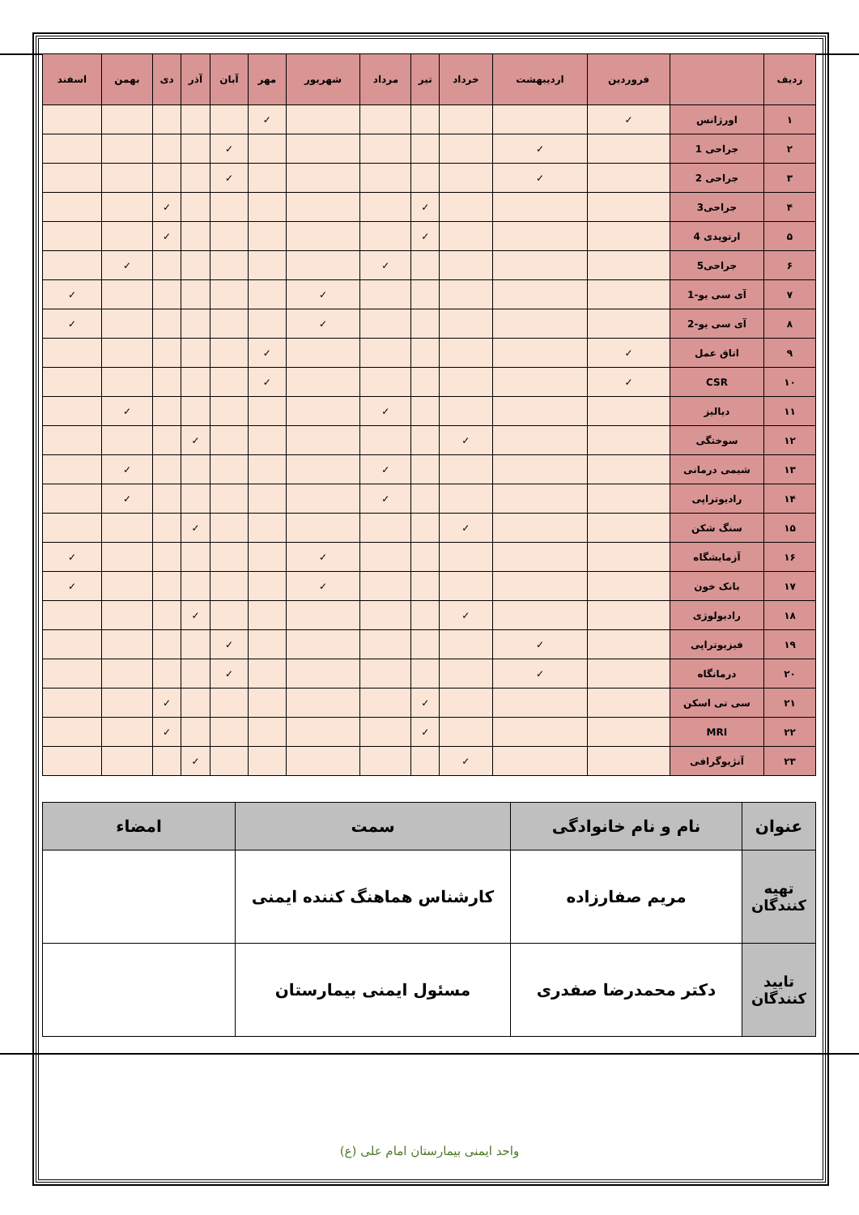| ردیف | | فروردین | اردیبهشت | خرداد | تیر | مرداد | شهریور | مهر | آبان | آذر | دی | بهمن | اسفند |
| --- | --- | --- | --- | --- | --- | --- | --- | --- | --- | --- | --- | --- | --- |
| ۱ | اورژانس | ✓ | | | | | | ✓ | | | | | |
| ۲ | جراحی 1 | | ✓ | | | | | | ✓ | | | | |
| ۳ | جراحی 2 | | ✓ | | | | | | ✓ | | | | |
| ۴ | جراحی3 | | | | ✓ | | | | | | ✓ | | |
| ۵ | ارتوپدی 4 | | | | ✓ | | | | | | ✓ | | |
| ۶ | جراحی5 | | | | | ✓ | | | | | | ✓ | |
| ۷ | آی سی یو-1 | | | | | | ✓ | | | | | | ✓ |
| ۸ | آی سی یو-2 | | | | | | ✓ | | | | | | ✓ |
| ۹ | اتاق عمل | ✓ | | | | | | ✓ | | | | | |
| ۱۰ | CSR | ✓ | | | | | | ✓ | | | | | |
| ۱۱ | دیالیز | | | | | ✓ | | | | | | ✓ | |
| ۱۲ | سوختگی | | | ✓ | | | | | | ✓ | | | |
| ۱۳ | شیمی درمانی | | | | | ✓ | | | | | | ✓ | |
| ۱۴ | رادیوتراپی | | | | | ✓ | | | | | | ✓ | |
| ۱۵ | سنگ شکن | | | ✓ | | | | | | ✓ | | | |
| ۱۶ | آزمایشگاه | | | | | | ✓ | | | | | | ✓ |
| ۱۷ | بانک خون | | | | | | ✓ | | | | | | ✓ |
| ۱۸ | رادیولوژی | | | ✓ | | | | | | ✓ | | | |
| ۱۹ | فیزیوتراپی | | ✓ | | | | | | ✓ | | | | |
| ۲۰ | درمانگاه | | ✓ | | | | | | ✓ | | | | |
| ۲۱ | سی تی اسکن | | | | ✓ | | | | | | ✓ | | |
| ۲۲ | MRI | | | | ✓ | | | | | | ✓ | | |
| ۲۳ | آنژیوگرافی | | | ✓ | | | | | | ✓ | | | |
| عنوان | نام و نام خانوادگی | سمت | امضاء |
| --- | --- | --- | --- |
| تهیه کنندگان | مریم صفارزاده | کارشناس هماهنگ کننده ایمنی | |
| تایید کنندگان | دکتر محمدرضا صفدری | مسئول ایمنی بیمارستان | |
واحد ایمنی بیمارستان امام علی (ع)